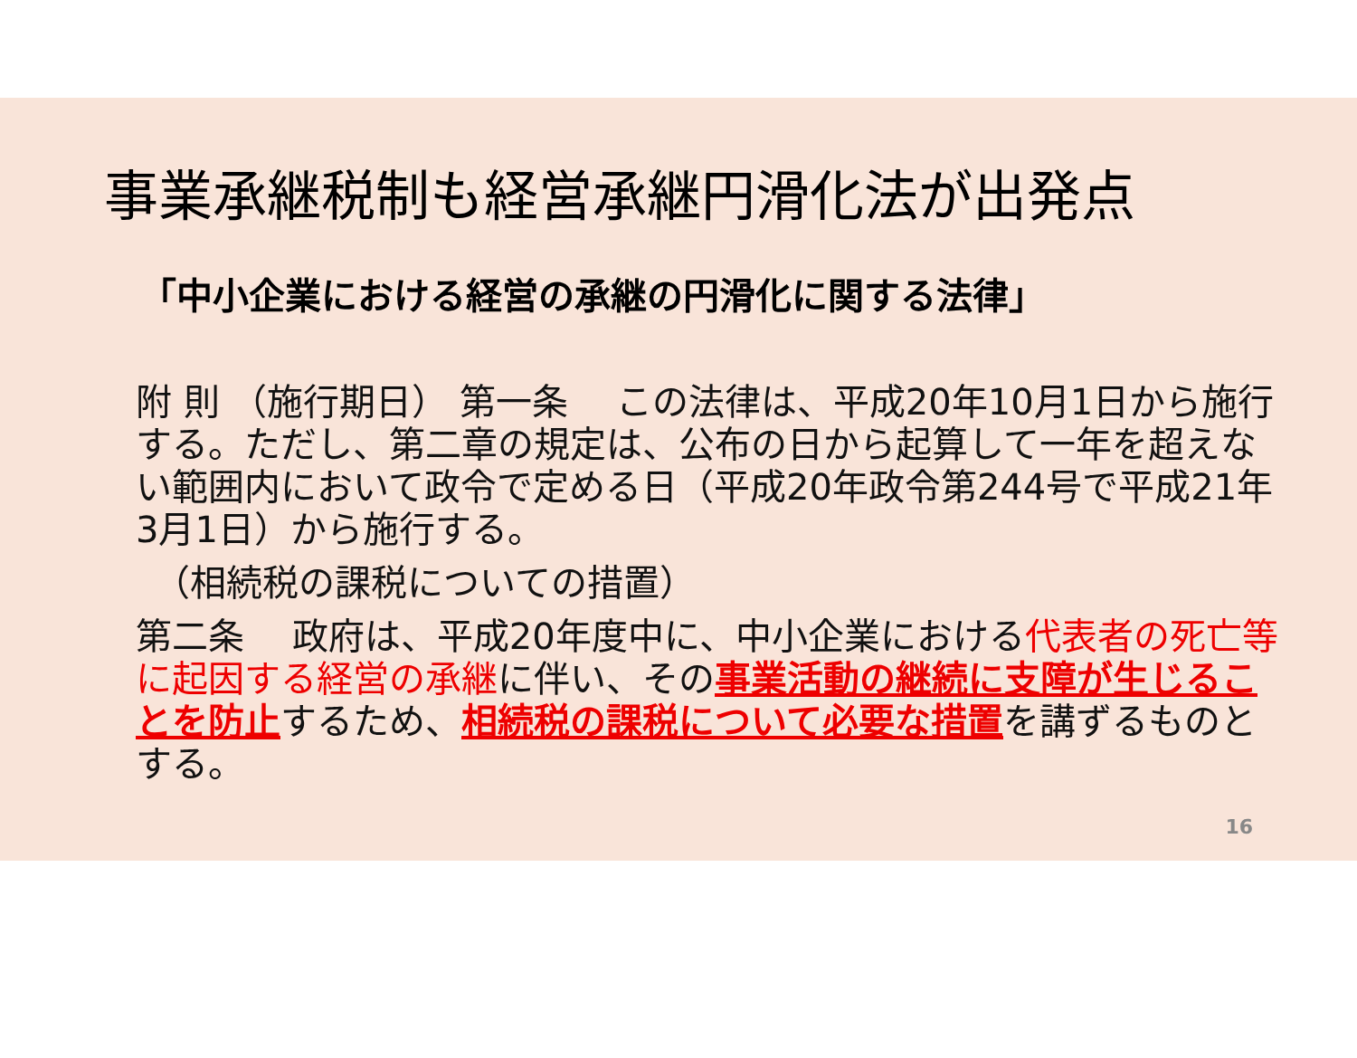事業承継税制も経営承継円滑化法が出発点
「中小企業における経営の承継の円滑化に関する法律」
附 則 （施行期日） 第一条　 この法律は、平成20年10月1日から施行する。ただし、第二章の規定は、公布の日から起算して一年を超えない範囲内において政令で定める日（平成20年政令第244号で平成21年3月1日）から施行する。
　（相続税の課税についての措置）
第二条　 政府は、平成20年度中に、中小企業における代表者の死亡等に起因する経営の承継に伴い、その事業活動の継続に支障が生じることを防止するため、相続税の課税について必要な措置を講ずるものとする。
16